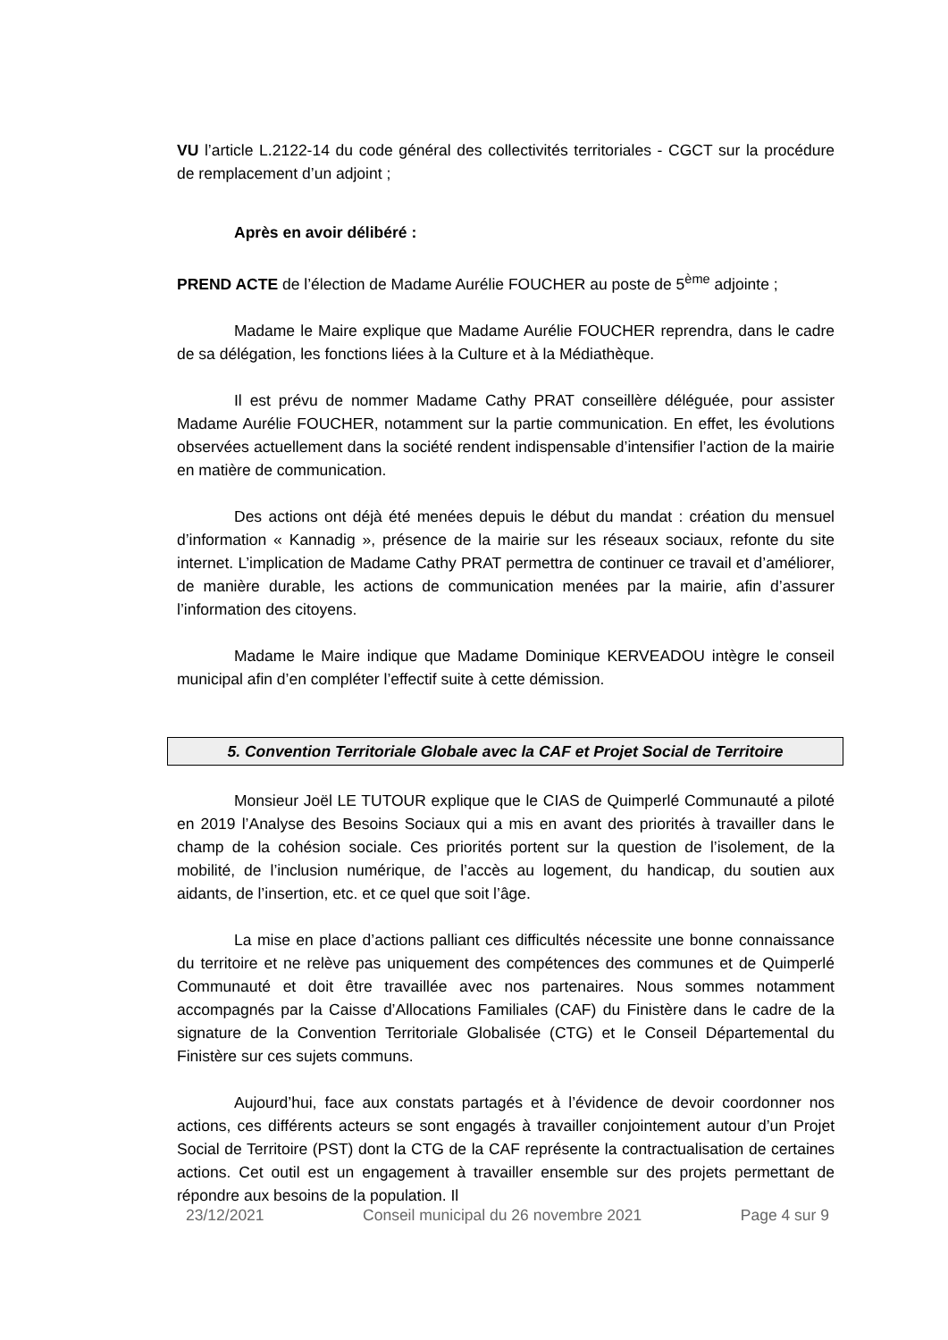VU l’article L.2122-14 du code général des collectivités territoriales - CGCT sur la procédure de remplacement d’un adjoint ;
Après en avoir délibéré :
PREND ACTE de l’élection de Madame Aurélie FOUCHER au poste de 5<sup>ème</sup> adjointe ;
Madame le Maire explique que Madame Aurélie FOUCHER reprendra, dans le cadre de sa délégation, les fonctions liées à la Culture et à la Médiathèque.
Il est prévu de nommer Madame Cathy PRAT conseillère déléguée, pour assister Madame Aurélie FOUCHER, notamment sur la partie communication. En effet, les évolutions observées actuellement dans la société rendent indispensable d’intensifier l’action de la mairie en matière de communication.
Des actions ont déjà été menées depuis le début du mandat : création du mensuel d’information « Kannadig », présence de la mairie sur les réseaux sociaux, refonte du site internet. L’implication de Madame Cathy PRAT permettra de continuer ce travail et d’améliorer, de manière durable, les actions de communication menées par la mairie, afin d’assurer l’information des citoyens.
Madame le Maire indique que Madame Dominique KERVEADOU intègre le conseil municipal afin d’en compléter l’effectif suite à cette démission.
5. Convention Territoriale Globale avec la CAF et Projet Social de Territoire
Monsieur Joël LE TUTOUR explique que le CIAS de Quimperlé Communauté a piloté en 2019 l’Analyse des Besoins Sociaux qui a mis en avant des priorités à travailler dans le champ de la cohésion sociale. Ces priorités portent sur la question de l’isolement, de la mobilité, de l’inclusion numérique, de l’accès au logement, du handicap, du soutien aux aidants, de l’insertion, etc. et ce quel que soit l’âge.
La mise en place d’actions palliant ces difficultés nécessite une bonne connaissance du territoire et ne relève pas uniquement des compétences des communes et de Quimperlé Communauté et doit être travaillée avec nos partenaires. Nous sommes notamment accompagnés par la Caisse d’Allocations Familiales (CAF) du Finistère dans le cadre de la signature de la Convention Territoriale Globalisée (CTG) et le Conseil Départemental du Finistère sur ces sujets communs.
Aujourd’hui, face aux constats partagés et à l’évidence de devoir coordonner nos actions, ces différents acteurs se sont engagés à travailler conjointement autour d’un Projet Social de Territoire (PST) dont la CTG de la CAF représente la contractualisation de certaines actions. Cet outil est un engagement à travailler ensemble sur des projets permettant de répondre aux besoins de la population. Il
23/12/2021 Conseil municipal du 26 novembre 2021 Page 4 sur 9